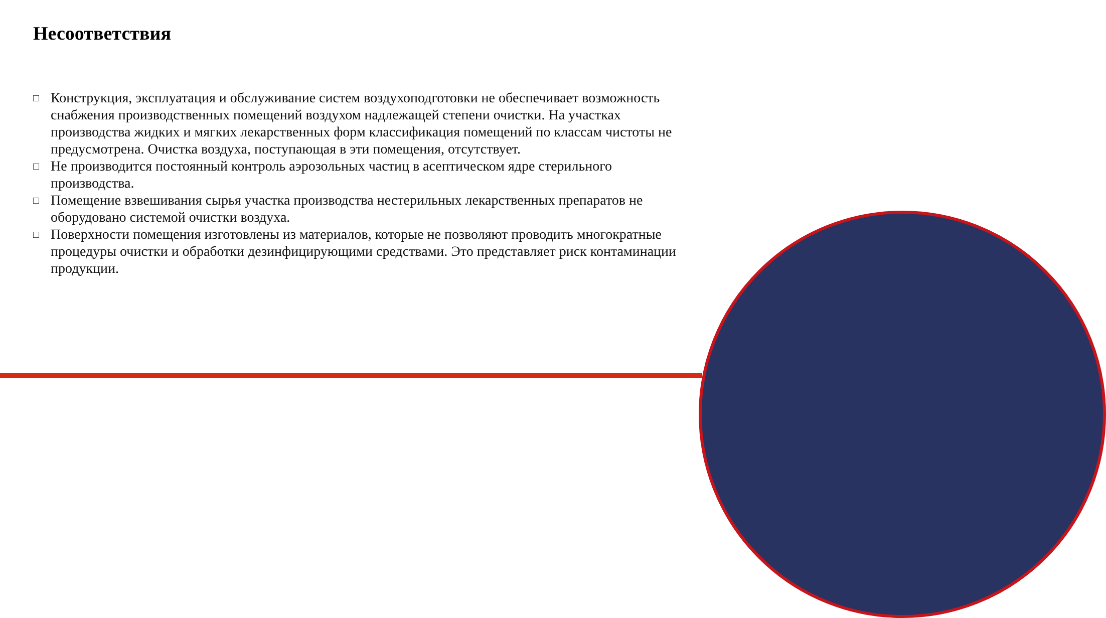Несоответствия
□ Конструкция, эксплуатация и обслуживание систем воздухоподготовки не обеспечивает возможность снабжения производственных помещений воздухом надлежащей степени очистки. На участках производства жидких и мягких лекарственных форм классификация помещений по классам чистоты не предусмотрена. Очистка воздуха, поступающая в эти помещения, отсутствует.
□ Не производится постоянный контроль аэрозольных частиц в асептическом ядре стерильного производства.
□ Помещение взвешивания сырья участка производства нестерильных лекарственных препаратов не оборудовано системой очистки воздуха.
□ Поверхности помещения изготовлены из материалов, которые не позволяют проводить многократные процедуры очистки и обработки дезинфицирующими средствами. Это представляет риск контаминации продукции.